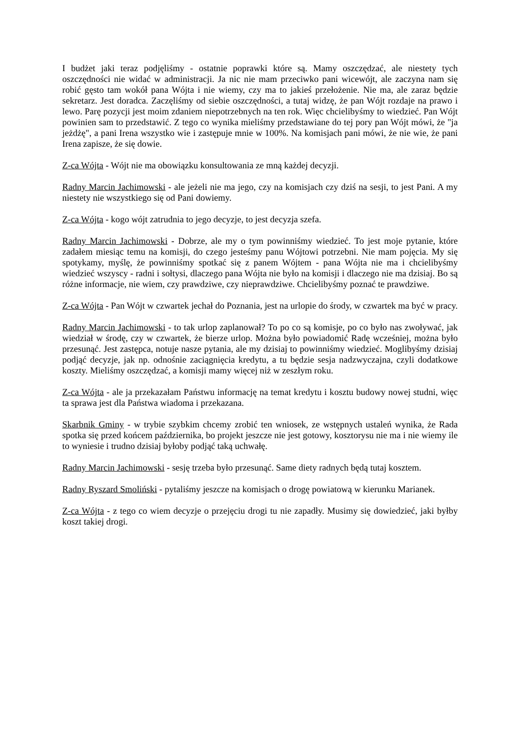I budżet jaki teraz podjęliśmy - ostatnie poprawki które są. Mamy oszczędzać, ale niestety tych oszczędności nie widać w administracji. Ja nic nie mam przeciwko pani wicewójt, ale zaczyna nam się robić gęsto tam wokół pana Wójta i nie wiemy, czy ma to jakieś przełożenie. Nie ma, ale zaraz będzie sekretarz. Jest doradca. Zaczęliśmy od siebie oszczędności, a tutaj widzę, że pan Wójt rozdaje na prawo i lewo. Parę pozycji jest moim zdaniem niepotrzebnych na ten rok. Więc chcielibyśmy to wiedzieć. Pan Wójt powinien sam to przedstawić. Z tego co wynika mieliśmy przedstawiane do tej pory pan Wójt mówi, że "ja jeżdżę", a pani Irena wszystko wie i zastępuje mnie w 100%. Na komisjach pani mówi, że nie wie, że pani Irena zapisze, że się dowie.
Z-ca Wójta - Wójt nie ma obowiązku konsultowania ze mną każdej decyzji.
Radny Marcin Jachimowski - ale jeżeli nie ma jego, czy na komisjach czy dziś na sesji, to jest Pani. A my niestety nie wszystkiego się od Pani dowiemy.
Z-ca Wójta - kogo wójt zatrudnia to jego decyzje, to jest decyzja szefa.
Radny Marcin Jachimowski - Dobrze, ale my o tym powinniśmy wiedzieć. To jest moje pytanie, które zadałem miesiąc temu na komisji, do czego jesteśmy panu Wójtowi potrzebni. Nie mam pojęcia. My się spotykamy, myślę, że powinniśmy spotkać się z panem Wójtem - pana Wójta nie ma i chcielibyśmy wiedzieć wszyscy - radni i sołtysi, dlaczego pana Wójta nie było na komisji i dlaczego nie ma dzisiaj. Bo są różne informacje, nie wiem, czy prawdziwe, czy nieprawdziwe. Chcielibyśmy poznać te prawdziwe.
Z-ca Wójta - Pan Wójt w czwartek jechał do Poznania, jest na urlopie do środy, w czwartek ma być w pracy.
Radny Marcin Jachimowski - to tak urlop zaplanował? To po co są komisje, po co było nas zwoływać, jak wiedział w środę, czy w czwartek, że bierze urlop. Można było powiadomić Radę wcześniej, można było przesunąć. Jest zastępca, notuje nasze pytania, ale my dzisiaj to powinniśmy wiedzieć. Moglibyśmy dzisiaj podjąć decyzje, jak np. odnośnie zaciągnięcia kredytu, a tu będzie sesja nadzwyczajna, czyli dodatkowe koszty. Mieliśmy oszczędzać, a komisji mamy więcej niż w zeszłym roku.
Z-ca Wójta - ale ja przekazałam Państwu informację na temat kredytu i kosztu budowy nowej studni, więc ta sprawa jest dla Państwa wiadoma i przekazana.
Skarbnik Gminy - w trybie szybkim chcemy zrobić ten wniosek, ze wstępnych ustaleń wynika, że Rada spotka się przed końcem października, bo projekt jeszcze nie jest gotowy, kosztorysu nie ma i nie wiemy ile to wyniesie i trudno dzisiaj byłoby podjąć taką uchwałę.
Radny Marcin Jachimowski - sesję trzeba było przesunąć. Same diety radnych będą tutaj kosztem.
Radny Ryszard Smoliński - pytaliśmy jeszcze na komisjach o drogę powiatową w kierunku Marianek.
Z-ca Wójta - z tego co wiem decyzje o przejęciu drogi tu nie zapadły. Musimy się dowiedzieć, jaki byłby koszt takiej drogi.